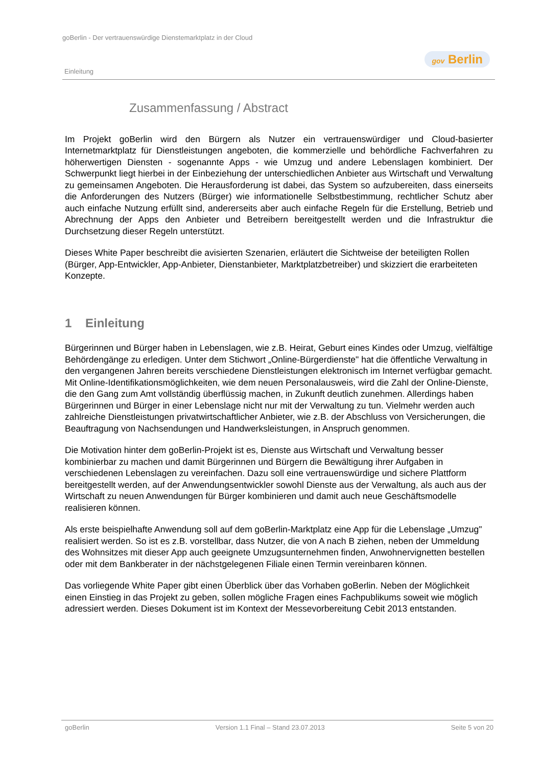goBerlin - Der vertrauenswürdige Dienstemarktplatz in der Cloud
gov Berlin
Einleitung
Zusammenfassung / Abstract
Im Projekt goBerlin wird den Bürgern als Nutzer ein vertrauenswürdiger und Cloud-basierter Internetmarktplatz für Dienstleistungen angeboten, die kommerzielle und behördliche Fachverfahren zu höherwertigen Diensten - sogenannte Apps - wie Umzug und andere Lebenslagen kombiniert. Der Schwerpunkt liegt hierbei in der Einbeziehung der unterschiedlichen Anbieter aus Wirtschaft und Verwaltung zu gemeinsamen Angeboten. Die Herausforderung ist dabei, das System so aufzubereiten, dass einerseits die Anforderungen des Nutzers (Bürger) wie informationelle Selbstbestimmung, rechtlicher Schutz aber auch einfache Nutzung erfüllt sind, andererseits aber auch einfache Regeln für die Erstellung, Betrieb und Abrechnung der Apps den Anbieter und Betreibern bereitgestellt werden und die Infrastruktur die Durchsetzung dieser Regeln unterstützt.
Dieses White Paper beschreibt die avisierten Szenarien, erläutert die Sichtweise der beteiligten Rollen (Bürger, App-Entwickler, App-Anbieter, Dienstanbieter, Marktplatzbetreiber) und skizziert die erarbeiteten Konzepte.
1 Einleitung
Bürgerinnen und Bürger haben in Lebenslagen, wie z.B. Heirat, Geburt eines Kindes oder Umzug, vielfältige Behördengänge zu erledigen. Unter dem Stichwort „Online-Bürgerdienste" hat die öffentliche Verwaltung in den vergangenen Jahren bereits verschiedene Dienstleistungen elektronisch im Internet verfügbar gemacht. Mit Online-Identifikationsmöglichkeiten, wie dem neuen Personalausweis, wird die Zahl der Online-Dienste, die den Gang zum Amt vollständig überflüssig machen, in Zukunft deutlich zunehmen. Allerdings haben Bürgerinnen und Bürger in einer Lebenslage nicht nur mit der Verwaltung zu tun. Vielmehr werden auch zahlreiche Dienstleistungen privatwirtschaftlicher Anbieter, wie z.B. der Abschluss von Versicherungen, die Beauftragung von Nachsendungen und Handwerksleistungen, in Anspruch genommen.
Die Motivation hinter dem goBerlin-Projekt ist es, Dienste aus Wirtschaft und Verwaltung besser kombinierbar zu machen und damit Bürgerinnen und Bürgern die Bewältigung ihrer Aufgaben in verschiedenen Lebenslagen zu vereinfachen. Dazu soll eine vertrauenswürdige und sichere Plattform bereitgestellt werden, auf der Anwendungsentwickler sowohl Dienste aus der Verwaltung, als auch aus der Wirtschaft zu neuen Anwendungen für Bürger kombinieren und damit auch neue Geschäftsmodelle realisieren können.
Als erste beispielhafte Anwendung soll auf dem goBerlin-Marktplatz eine App für die Lebenslage „Umzug" realisiert werden. So ist es z.B. vorstellbar, dass Nutzer, die von A nach B ziehen, neben der Ummeldung des Wohnsitzes mit dieser App auch geeignete Umzugsunternehmen finden, Anwohnervignetten bestellen oder mit dem Bankberater in der nächstgelegenen Filiale einen Termin vereinbaren können.
Das vorliegende White Paper gibt einen Überblick über das Vorhaben goBerlin. Neben der Möglichkeit einen Einstieg in das Projekt zu geben, sollen mögliche Fragen eines Fachpublikums soweit wie möglich adressiert werden. Dieses Dokument ist im Kontext der Messevorbereitung Cebit 2013 entstanden.
goBerlin Version 1.1 Final – Stand 23.07.2013 Seite 5 von 20